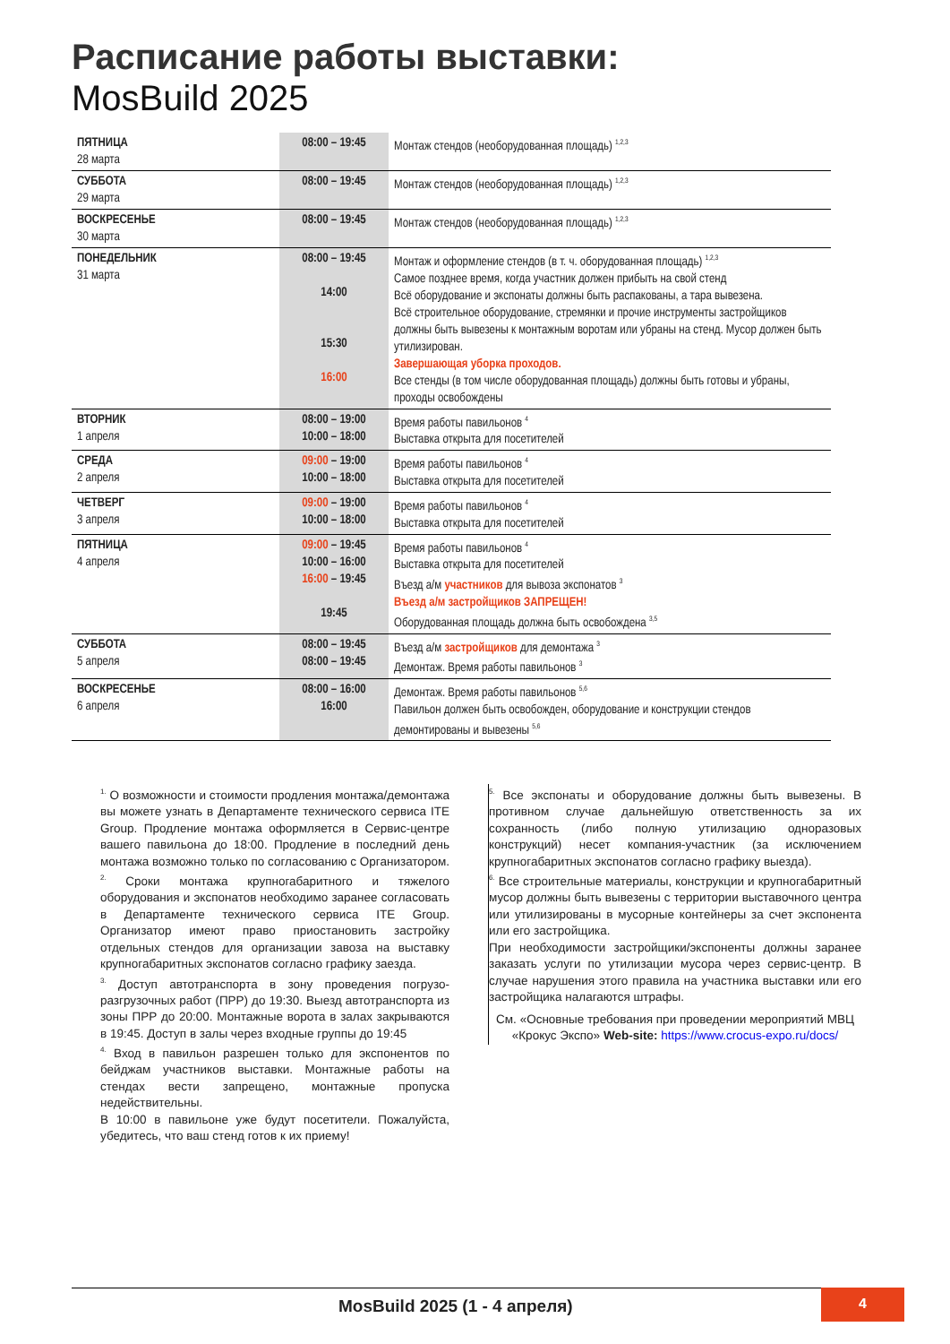Расписание работы выставки:
MosBuild 2025
| ПЯТНИЦА 28 марта | 08:00 – 19:45 | Монтаж стендов (необорудованная площадь) <sup>1,2,3</sup> |
| СУББОТА 29 марта | 08:00 – 19:45 | Монтаж стендов (необорудованная площадь) <sup>1,2,3</sup> |
| ВОСКРЕСЕНЬЕ 30 марта | 08:00 – 19:45 | Монтаж стендов (необорудованная площадь) <sup>1,2,3</sup> |
| ПОНЕДЕЛЬНИК 31 марта | 08:00 – 19:45 14:00 15:30 16:00 | Монтаж и оформление стендов (в т. ч. оборудованная площадь) <sup>1,2,3</sup> Самое позднее время, когда участник должен прибыть на свой стенд Всё оборудование и экспонаты должны быть распакованы, а тара вывезена. Всё строительное оборудование, стремянки и прочие инструменты застройщиков должны быть вывезены к монтажным воротам или убраны на стенд. Мусор должен быть утилизирован. Завершающая уборка проходов. Все стенды (в том числе оборудованная площадь) должны быть готовы и убраны, проходы освобождены |
| ВТОРНИК 1 апреля | 08:00 – 19:00 10:00 – 18:00 | Время работы павильонов <sup>4</sup> Выставка открыта для посетителей |
| СРЕДА 2 апреля | 09:00 – 19:00 10:00 – 18:00 | Время работы павильонов <sup>4</sup> Выставка открыта для посетителей |
| ЧЕТВЕРГ 3 апреля | 09:00 – 19:00 10:00 – 18:00 | Время работы павильонов <sup>4</sup> Выставка открыта для посетителей |
| ПЯТНИЦА 4 апреля | 09:00 – 19:45 10:00 – 16:00 16:00 – 19:45 19:45 | Время работы павильонов <sup>4</sup> Выставка открыта для посетителей Въезд а/м участников для вывоза экспонатов <sup>3</sup> Въезд а/м застройщиков ЗАПРЕЩЕН! Оборудованная площадь должна быть освобождена <sup>3,5</sup> |
| СУББОТА 5 апреля | 08:00 – 19:45 08:00 – 19:45 | Въезд а/м застройщиков для демонтажа <sup>3</sup> Демонтаж. Время работы павильонов <sup>3</sup> |
| ВОСКРЕСЕНЬЕ 6 апреля | 08:00 – 16:00 16:00 | Демонтаж. Время работы павильонов <sup>5,6</sup> Павильон должен быть освобожден, оборудование и конструкции стендов демонтированы и вывезены <sup>5,6</sup> |
<sup>1.</sup> О возможности и стоимости продления монтажа/демонтажа вы можете узнать в Департаменте технического сервиса ITE Group. Продление монтажа оформляется в Сервис-центре вашего павильона до 18:00. Продление в последний день монтажа возможно только по согласованию с Организатором.
<sup>2.</sup> Сроки монтажа крупногабаритного и тяжелого оборудования и экспонатов необходимо заранее согласовать в Департаменте технического сервиса ITE Group. Организатор имеют право приостановить застройку отдельных стендов для организации завоза на выставку крупногабаритных экспонатов согласно графику заезда.
<sup>3.</sup> Доступ автотранспорта в зону проведения погрузо-разгрузочных работ (ПРР) до 19:30. Выезд автотранспорта из зоны ПРР до 20:00. Монтажные ворота в залах закрываются в 19:45. Доступ в залы через входные группы до 19:45
<sup>4.</sup> Вход в павильон разрешен только для экспонентов по бейджам участников выставки. Монтажные работы на стендах вести запрещено, монтажные пропуска недействительны.
В 10:00 в павильоне уже будут посетители. Пожалуйста, убедитесь, что ваш стенд готов к их приему!
<sup>5.</sup> Все экспонаты и оборудование должны быть вывезены. В противном случае дальнейшую ответственность за их сохранность (либо полную утилизацию одноразовых конструкций) несет компания-участник (за исключением крупногабаритных экспонатов согласно графику выезда).
<sup>6.</sup> Все строительные материалы, конструкции и крупногабаритный мусор должны быть вывезены с территории выставочного центра или утилизированы в мусорные контейнеры за счет экспонента или его застройщика.
При необходимости застройщики/экспоненты должны заранее заказать услуги по утилизации мусора через сервис-центр. В случае нарушения этого правила на участника выставки или его застройщика налагаются штрафы.
См. «Основные требования при проведении мероприятий МВЦ «Крокус Экспо» Web-site: https://www.crocus-expo.ru/docs/
MosBuild 2025 (1 - 4 апреля)
4